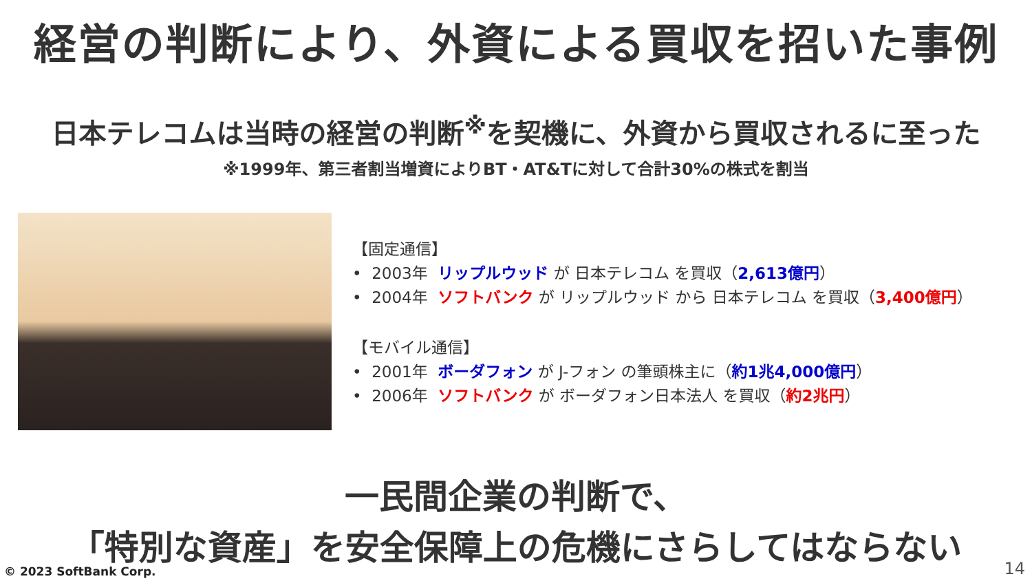経営の判断により、外資による買収を招いた事例
日本テレコムは当時の経営の判断<sup>※</sup>を契機に、外資から買収されるに至った
※1999年、第三者割当増資によりBT・AT&Tに対して合計30%の株式を割当
【固定通信】
• 2003年 リップルウッド が 日本テレコム を買収（2,613億円）
• 2004年 ソフトバンク が リップルウッド から 日本テレコム を買収（3,400億円）
【モバイル通信】
• 2001年 ボーダフォン が J-フォン の筆頭株主に（約1兆4,000億円）
• 2006年 ソフトバンク が ボーダフォン日本法人 を買収（約2兆円）
一民間企業の判断で、
「特別な資産」を安全保障上の危機にさらしてはならない
© 2023 SoftBank Corp. 14